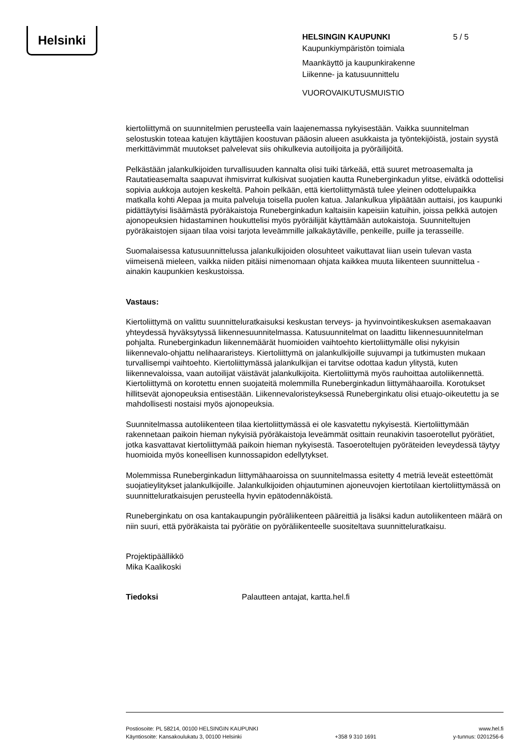Helsinki
HELSINGIN KAUPUNKI 5 / 5
Kaupunkiympäristön toimiala
Maankäyttö ja kaupunkirakenne
Liikenne- ja katusuunnittelu
VUOROVAIKUTUSMUISTIO
kiertoliittymä on suunnitelmien perusteella vain laajenemassa nykyisestään. Vaikka suunnitelman selostuskin toteaa katujen käyttäjien koostuvan pääosin alueen asukkaista ja työntekijöistä, jostain syystä merkittävimmät muutokset palvelevat siis ohikulkevia autoilijoita ja pyöräilijöitä.
Pelkästään jalankulkijoiden turvallisuuden kannalta olisi tuiki tärkeää, että suuret metroasemalta ja Rautatieasemalta saapuvat ihmisvirrat kulkisivat suojatien kautta Runeberginkadun ylitse, eivätkä odottelisi sopivia aukkoja autojen keskeltä. Pahoin pelkään, että kiertoliittymästä tulee yleinen odottelupaikka matkalla kohti Alepaa ja muita palveluja toisella puolen katua. Jalankulkua ylipäätään auttaisi, jos kaupunki pidättäytyisi lisäämästä pyöräkaistoja Runeberginkadun kaltaisiin kapeisiin katuihin, joissa pelkkä autojen ajonopeuksien hidastaminen houkuttelisi myös pyöräilijät käyttämään autokaistoja. Suunniteltujen pyöräkaistojen sijaan tilaa voisi tarjota leveämmille jalkakäytäville, penkeille, puille ja terasseille.
Suomalaisessa katusuunnittelussa jalankulkijoiden olosuhteet vaikuttavat liian usein tulevan vasta viimeisenä mieleen, vaikka niiden pitäisi nimenomaan ohjata kaikkea muuta liikenteen suunnittelua - ainakin kaupunkien keskustoissa.
Vastaus:
Kiertoliittymä on valittu suunnitteluratkaisuksi keskustan terveys- ja hyvinvointikeskuksen asemakaavan yhteydessä hyväksytyssä liikennesuunnitelmassa. Katusuunnitelmat on laadittu liikennesuunnitelman pohjalta. Runeberginkadun liikennemäärät huomioiden vaihtoehto kiertoliittymälle olisi nykyisin liikennevalo-ohjattu nelihaararisteys. Kiertoliittymä on jalankulkijoille sujuvampi ja tutkimusten mukaan turvallisempi vaihtoehto. Kiertoliittymässä jalankulkijan ei tarvitse odottaa kadun ylitystä, kuten liikennevaloissa, vaan autoilijat väistävät jalankulkijoita. Kiertoliittymä myös rauhoittaa autoliikennettä. Kiertoliittymä on korotettu ennen suojateitä molemmilla Runeberginkadun liittymähaaroilla. Korotukset hillitsevät ajonopeuksia entisestään. Liikennevaloristeyksessä Runeberginkatu olisi etuajo-oikeutettu ja se mahdollisesti nostaisi myös ajonopeuksia.
Suunnitelmassa autoliikenteen tilaa kiertoliittymässä ei ole kasvatettu nykyisestä. Kiertoliittymään rakennetaan paikoin hieman nykyisiä pyöräkaistoja leveämmät osittain reunakivin tasoerotellut pyörätiet, jotka kasvattavat kiertoliittymää paikoin hieman nykyisestä. Tasoeroteltujen pyöräteiden leveydessä täytyy huomioida myös koneellisen kunnossapidon edellytykset.
Molemmissa Runeberginkadun liittymähaaroissa on suunnitelmassa esitetty 4 metriä leveät esteettömät suojatieylitykset jalankulkijoille. Jalankulkijoiden ohjautuminen ajoneuvojen kiertotilaan kiertoliittymässä on suunnitteluratkaisujen perusteella hyvin epätodennäköistä.
Runeberginkatu on osa kantakaupungin pyöräliikenteen pääreittiä ja lisäksi kadun autoliikenteen määrä on niin suuri, että pyöräkaista tai pyörätie on pyöräliikenteelle suositeltava suunnitteluratkaisu.
Projektipäällikkö
Mika Kaalikoski
Tiedoksi Palautteen antajat, kartta.hel.fi
Postiosoite: PL 58214, 00100 HELSINGIN KAUPUNKI
Käyntiosoite: Kansakoulukatu 3, 00100 Helsinki
+358 9 310 1691 www.hel.fi
y-tunnus: 0201256-6